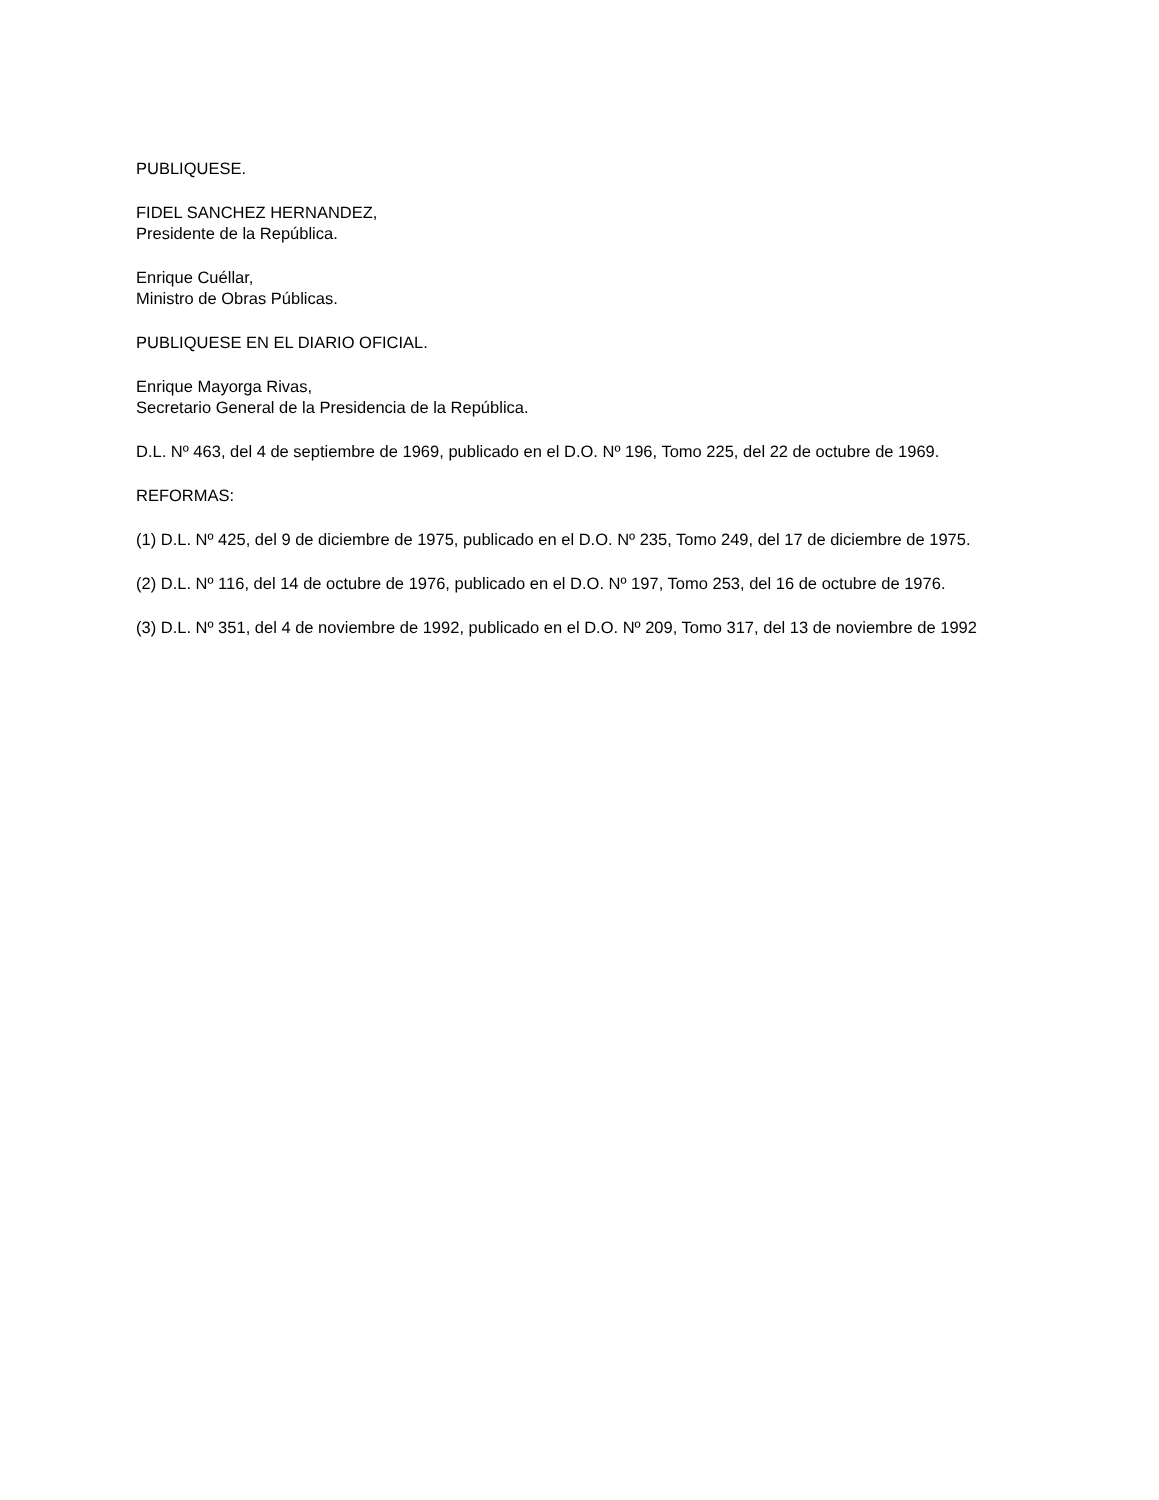PUBLIQUESE.
FIDEL SANCHEZ HERNANDEZ,
Presidente de la República.
Enrique Cuéllar,
Ministro de Obras Públicas.
PUBLIQUESE EN EL DIARIO OFICIAL.
Enrique Mayorga Rivas,
Secretario General de la Presidencia de la República.
D.L. Nº 463, del 4 de septiembre de 1969, publicado en el D.O. Nº 196, Tomo 225, del 22 de octubre de 1969.
REFORMAS:
(1) D.L. Nº 425, del 9 de diciembre de 1975, publicado en el D.O. Nº 235, Tomo 249, del 17 de diciembre de 1975.
(2) D.L. Nº 116, del 14 de octubre de 1976, publicado en el D.O. Nº 197, Tomo 253, del 16 de octubre de 1976.
(3) D.L. Nº 351, del 4 de noviembre de 1992, publicado en el D.O. Nº 209, Tomo 317, del 13 de noviembre de 1992